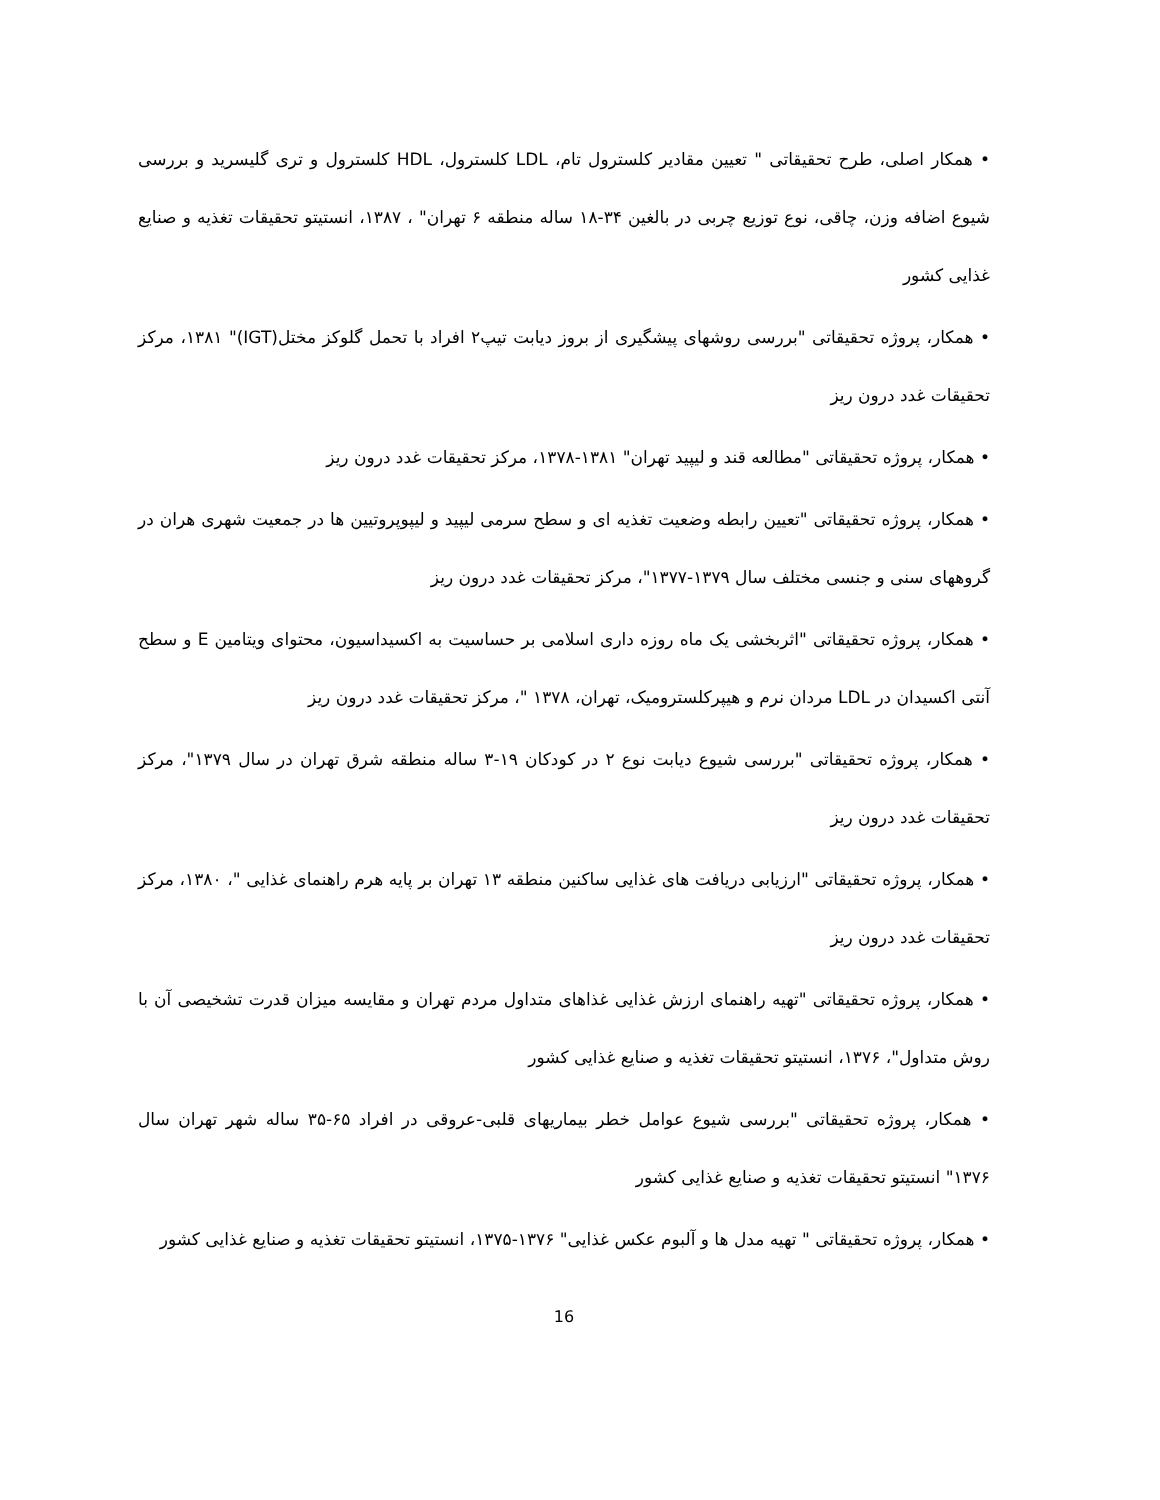• همکار اصلی، طرح تحقیقاتی " تعیین مقادیر کلسترول تام، LDL کلسترول، HDL کلسترول و تری گلیسرید و بررسی شیوع اضافه وزن، چاقی، نوع توزیع چربی در بالغین ۳۴-۱۸ ساله منطقه ۶ تهران" ، ۱۳۸۷، انستیتو تحقیقات تغذیه و صنایع غذایی کشور
• همکار، پروژه تحقیقاتی "بررسی روشهای پیشگیری از بروز دیابت تیپ۲ افراد با تحمل گلوکز مختل(IGT)" ۱۳۸۱، مرکز تحقیقات غدد درون ریز
• همکار، پروژه تحقیقاتی "مطالعه قند و لیپید تهران" ۱۳۸۱-۱۳۷۸، مرکز تحقیقات غدد درون ریز
• همکار، پروژه تحقیقاتی "تعیین رابطه وضعیت تغذیه ای و سطح سرمی لیپید و لیپوپروتیین ها در جمعیت شهری هران در گروههای سنی و جنسی مختلف سال ۱۳۷۹-۱۳۷۷"، مرکز تحقیقات غدد درون ریز
• همکار، پروژه تحقیقاتی "اثربخشی یک ماه روزه داری اسلامی بر حساسیت به اکسیداسیون، محتوای ویتامین E و سطح آنتی اکسیدان در LDL مردان نرم و هیپرکلسترومیک، تهران، ۱۳۷۸ "، مرکز تحقیقات غدد درون ریز
• همکار، پروژه تحقیقاتی "بررسی شیوع دیابت نوع ۲ در کودکان ۱۹-۳ ساله منطقه شرق تهران در سال ۱۳۷۹"، مرکز تحقیقات غدد درون ریز
• همکار، پروژه تحقیقاتی "ارزیابی دریافت های غذایی ساکنین منطقه ۱۳ تهران بر پایه هرم راهنمای غذایی "، ۱۳۸۰، مرکز تحقیقات غدد درون ریز
• همکار، پروژه تحقیقاتی "تهیه راهنمای ارزش غذایی غذاهای متداول مردم تهران و مقایسه میزان قدرت تشخیصی آن با روش متداول"، ۱۳۷۶، انستیتو تحقیقات تغذیه و صنایع غذایی کشور
• همکار، پروژه تحقیقاتی "بررسی شیوع عوامل خطر بیماریهای قلبی-عروقی در افراد ۶۵-۳۵ ساله شهر تهران سال ۱۳۷۶" انستیتو تحقیقات تغذیه و صنایع غذایی کشور
• همکار، پروژه تحقیقاتی " تهیه مدل ها و آلبوم عکس غذایی" ۱۳۷۶-۱۳۷۵، انستیتو تحقیقات تغذیه و صنایع غذایی کشور
16